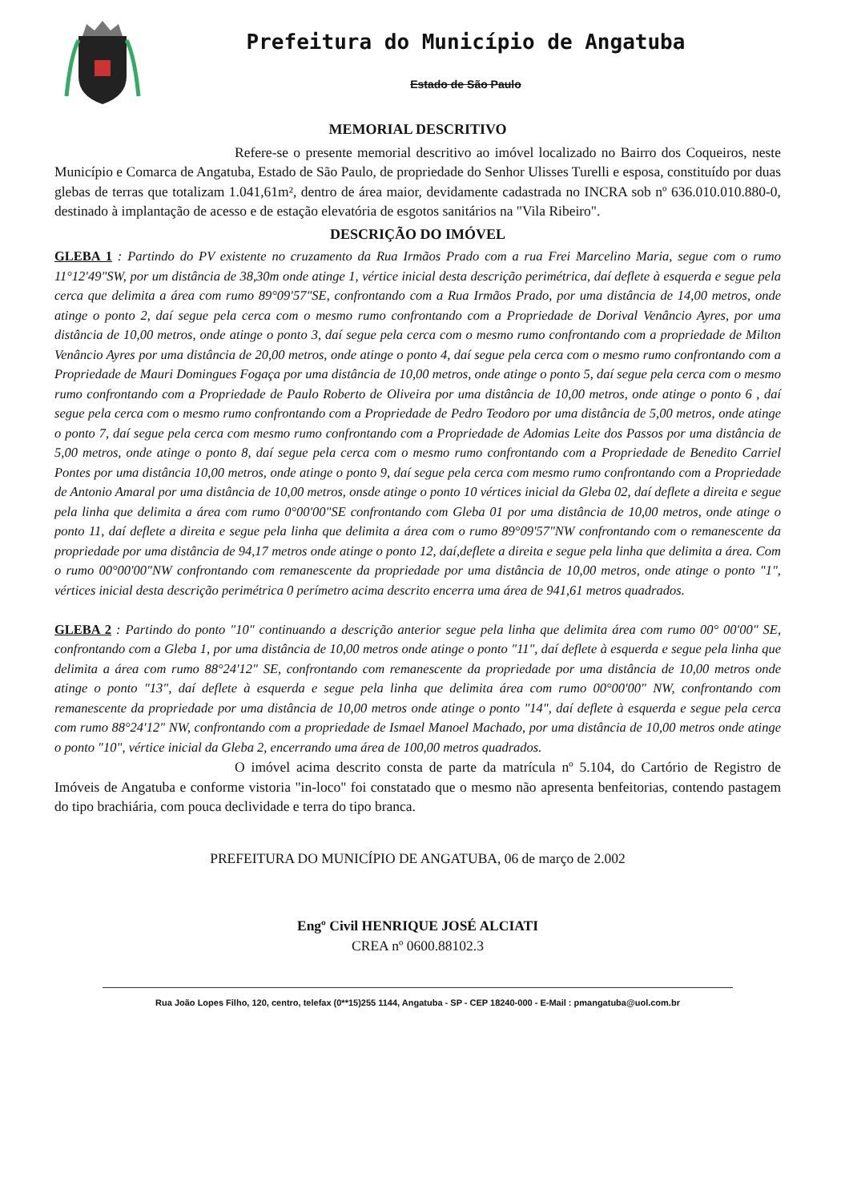Prefeitura do Município de Angatuba
Estado de São Paulo
MEMORIAL DESCRITIVO
Refere-se o presente memorial descritivo ao imóvel localizado no Bairro dos Coqueiros, neste Município e Comarca de Angatuba, Estado de São Paulo, de propriedade do Senhor Ulisses Turelli e esposa, constituído por duas glebas de terras que totalizam 1.041,61m², dentro de área maior, devidamente cadastrada no INCRA sob nº 636.010.010.880-0, destinado à implantação de acesso e de estação elevatória de esgotos sanitários na "Vila Ribeiro".
DESCRIÇÃO DO IMÓVEL
GLEBA 1 : Partindo do PV existente no cruzamento da Rua Irmãos Prado com a rua Frei Marcelino Maria, segue com o rumo 11°12'49"SW, por um distância de 38,30m onde atinge 1, vértice inicial desta descrição perimétrica, daí deflete à esquerda e segue pela cerca que delimita a área com rumo 89°09'57"SE, confrontando com a Rua Irmãos Prado, por uma distância de 14,00 metros, onde atinge o ponto 2, daí segue pela cerca com o mesmo rumo confrontando com a Propriedade de Dorival Venâncio Ayres, por uma distância de 10,00 metros, onde atinge o ponto 3, daí segue pela cerca com o mesmo rumo confrontando com a propriedade de Milton Venâncio Ayres por uma distância de 20,00 metros, onde atinge o ponto 4, daí segue pela cerca com o mesmo rumo confrontando com a Propriedade de Mauri Domingues Fogaça por uma distância de 10,00 metros, onde atinge o ponto 5, daí segue pela cerca com o mesmo rumo confrontando com a Propriedade de Paulo Roberto de Oliveira por uma distância de 10,00 metros, onde atinge o ponto 6 , daí segue pela cerca com o mesmo rumo confrontando com a Propriedade de Pedro Teodoro por uma distância de 5,00 metros, onde atinge o ponto 7, daí segue pela cerca com mesmo rumo confrontando com a Propriedade de Adomias Leite dos Passos por uma distância de 5,00 metros, onde atinge o ponto 8, daí segue pela cerca com o mesmo rumo confrontando com a Propriedade de Benedito Carriel Pontes por uma distância 10,00 metros, onde atinge o ponto 9, daí segue pela cerca com mesmo rumo confrontando com a Propriedade de Antonio Amaral por uma distância de 10,00 metros, onsde atinge o ponto 10 vértices inicial da Gleba 02, daí deflete a direita e segue pela linha que delimita a área com rumo 0°00'00"SE confrontando com Gleba 01 por uma distância de 10,00 metros, onde atinge o ponto 11, daí deflete a direita e segue pela linha que delimita a área com o rumo 89°09'57"NW confrontando com o remanescente da propriedade por uma distância de 94,17 metros onde atinge o ponto 12, daí,deflete a direita e segue pela linha que delimita a área. Com o rumo 00°00'00"NW confrontando com remanescente da propriedade por uma distância de 10,00 metros, onde atinge o ponto "1", vértices inicial desta descrição perimétrica 0 perímetro acima descrito encerra uma área de 941,61 metros quadrados.
GLEBA 2 : Partindo do ponto "10" continuando a descrição anterior segue pela linha que delimita área com rumo 00° 00'00" SE, confrontando com a Gleba 1, por uma distância de 10,00 metros onde atinge o ponto "11", daí deflete à esquerda e segue pela linha que delimita a área com rumo 88°24'12" SE, confrontando com remanescente da propriedade por uma distância de 10,00 metros onde atinge o ponto "13", daí deflete à esquerda e segue pela linha que delimita área com rumo 00°00'00" NW, confrontando com remanescente da propriedade por uma distância de 10,00 metros onde atinge o ponto "14", daí deflete à esquerda e segue pela cerca com rumo 88°24'12" NW, confrontando com a propriedade de Ismael Manoel Machado, por uma distância de 10,00 metros onde atinge o ponto "10", vértice inicial da Gleba 2, encerrando uma área de 100,00 metros quadrados.
O imóvel acima descrito consta de parte da matrícula nº 5.104, do Cartório de Registro de Imóveis de Angatuba e conforme vistoria "in-loco" foi constatado que o mesmo não apresenta benfeitorias, contendo pastagem do tipo brachiária, com pouca declividade e terra do tipo branca.
PREFEITURA DO MUNICÍPIO DE ANGATUBA, 06 de março de 2.002
Engº Civil HENRIQUE JOSÉ ALCIATI
CREA nº 0600.88102.3
Rua João Lopes Filho, 120, centro, telefax (0**15)255 1144, Angatuba - SP - CEP 18240-000 - E-Mail : pmangatuba@uol.com.br